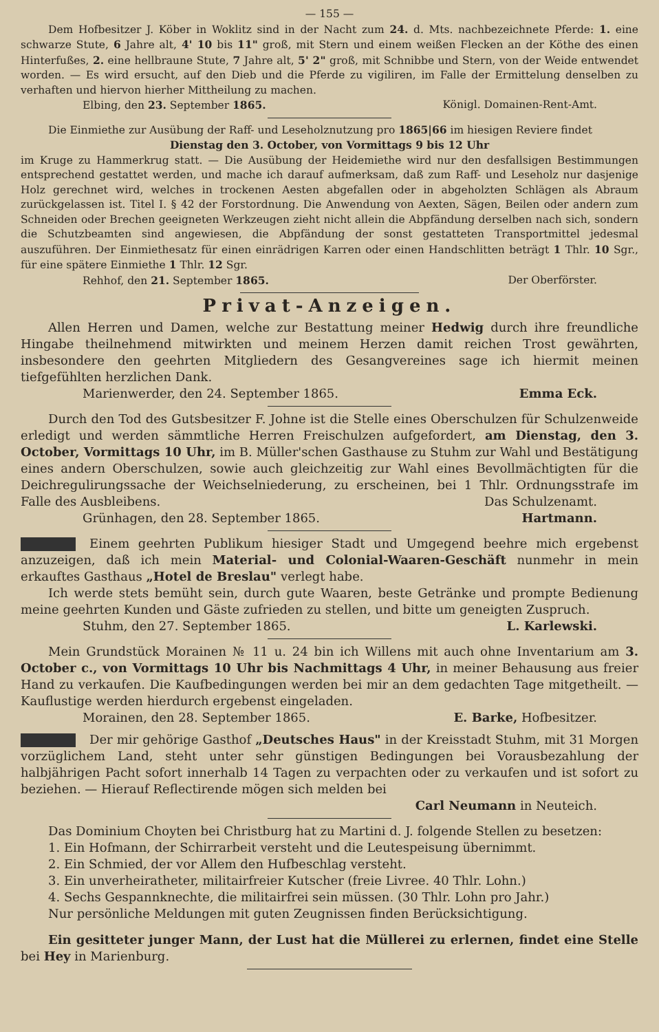— 155 —
Dem Hofbesitzer J. Köber in Woklitz sind in der Nacht zum 24. d. Mts. nachbezeichnete Pferde: 1. eine schwarze Stute, 6 Jahre alt, 4' 10 bis 11" groß, mit Stern und einem weißen Flecken an der Köthe des einen Hinterfußes, 2. eine hellbraune Stute, 7 Jahre alt, 5' 2" groß, mit Schnibbe und Stern, von der Weide entwendet worden. — Es wird ersucht, auf den Dieb und die Pferde zu vigiliren, im Falle der Ermittelung denselben zu verhaften und hiervon hierher Mittheilung zu machen.
Elbing, den 23. September 1865. Königl. Domainen-Rent-Amt.
Die Einmiethe zur Ausübung der Raff- und Leseholznutzung pro 1865|66 im hiesigen Reviere findet
Dienstag den 3. October, von Vormittags 9 bis 12 Uhr
im Kruge zu Hammerkrug statt. — Die Ausübung der Heidemiethe wird nur den desfallsigen Bestimmungen entsprechend gestattet werden, und mache ich darauf aufmerksam, daß zum Raff- und Leseholz nur dasjenige Holz gerechnet wird, welches in trockenen Aesten abgefallen oder in abgeholzten Schlägen als Abraum zurückgelassen ist. Titel I. § 42 der Forstordnung. Die Anwendung von Aexten, Sägen, Beilen oder andern zum Schneiden oder Brechen geeigneten Werkzeugen zieht nicht allein die Abpfändung derselben nach sich, sondern die Schutzbeamten sind angewiesen, die Abpfändung der sonst gestatteten Transportmittel jedesmal auszuführen. Der Einmiethesatz für einen einrädrigen Karren oder einen Handschlitten beträgt 1 Thlr. 10 Sgr., für eine spätere Einmiethe 1 Thlr. 12 Sgr.
Rehhof, den 21. September 1865. Der Oberförster.
Privat-Anzeigen.
Allen Herren und Damen, welche zur Bestattung meiner Hedwig durch ihre freundliche Hingabe theilnehmend mitwirkten und meinem Herzen damit reichen Trost gewährten, insbesondere den geehrten Mitgliedern des Gesangvereines sage ich hiermit meinen tiefgefühlten herzlichen Dank.
Marienwerder, den 24. September 1865. Emma Eck.
Durch den Tod des Gutsbesitzer F. Johne ist die Stelle eines Oberschulzen für Schulzenweide erledigt und werden sämmtliche Herren Freischulzen aufgefordert, am Dienstag, den 3. October, Vormittags 10 Uhr, im B. Müller'schen Gasthause zu Stuhm zur Wahl und Bestätigung eines andern Oberschulzen, sowie auch gleichzeitig zur Wahl eines Bevollmächtigten für die Deichregulirungssache der Weichselniederung, zu erscheinen, bei 1 Thlr. Ordnungsstrafe im Falle des Ausbleibens. Das Schulzenamt.
Grünhagen, den 28. September 1865. Hartmann.
Einem geehrten Publikum hiesiger Stadt und Umgegend beehre mich ergebenst anzuzeigen, daß ich mein Material- und Colonial-Waaren-Geschäft nunmehr in mein erkauftes Gasthaus „Hotel de Breslau" verlegt habe.
Ich werde stets bemüht sein, durch gute Waaren, beste Getränke und prompte Bedienung meine geehrten Kunden und Gäste zufrieden zu stellen, und bitte um geneigten Zuspruch.
Stuhm, den 27. September 1865. L. Karlewski.
Mein Grundstück Morainen № 11 u. 24 bin ich Willens mit auch ohne Inventarium am 3. October c., von Vormittags 10 Uhr bis Nachmittags 4 Uhr, in meiner Behausung aus freier Hand zu verkaufen. Die Kaufbedingungen werden bei mir an dem gedachten Tage mitgetheilt. — Kauflustige werden hierdurch ergebenst eingeladen.
Morainen, den 28. September 1865. E. Barke, Hofbesitzer.
Der mir gehörige Gasthof „Deutsches Haus" in der Kreisstadt Stuhm, mit 31 Morgen vorzüglichem Land, steht unter sehr günstigen Bedingungen bei Vorausbezahlung der halbjährigen Pacht sofort innerhalb 14 Tagen zu verpachten oder zu verkaufen und ist sofort zu beziehen. — Hierauf Reflectirende mögen sich melden bei
Carl Neumann in Neuteich.
Das Dominium Choyten bei Christburg hat zu Martini d. J. folgende Stellen zu besetzen:
1. Ein Hofmann, der Schirrarbeit versteht und die Leutespeisung übernimmt.
2. Ein Schmied, der vor Allem den Hufbeschlag versteht.
3. Ein unverheiratheter, militairfreier Kutscher (freie Livree. 40 Thlr. Lohn.)
4. Sechs Gespannknechte, die militairfrei sein müssen. (30 Thlr. Lohn pro Jahr.)
Nur persönliche Meldungen mit guten Zeugnissen finden Berücksichtigung.
Ein gesitteter junger Mann, der Lust hat die Müllerei zu erlernen, findet eine Stelle bei Hey in Marienburg.